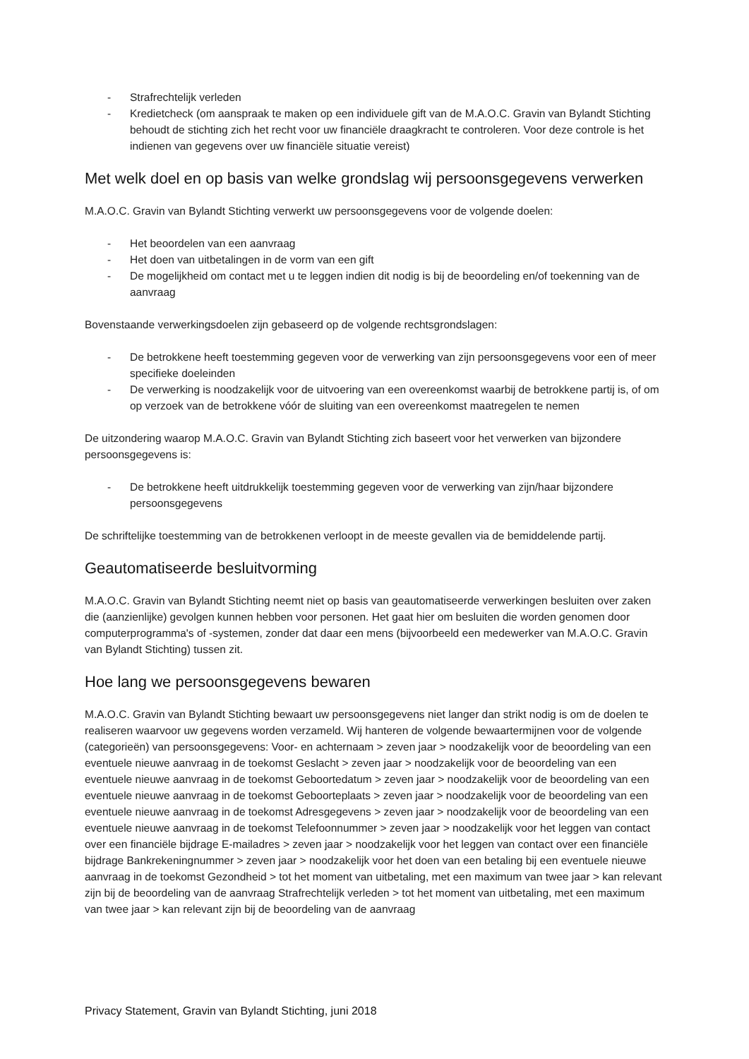- Strafrechtelijk verleden
- Kredietcheck (om aanspraak te maken op een individuele gift van de M.A.O.C. Gravin van Bylandt Stichting behoudt de stichting zich het recht voor uw financiële draagkracht te controleren. Voor deze controle is het indienen van gegevens over uw financiële situatie vereist)
Met welk doel en op basis van welke grondslag wij persoonsgegevens verwerken
M.A.O.C. Gravin van Bylandt Stichting verwerkt uw persoonsgegevens voor de volgende doelen:
- Het beoordelen van een aanvraag
- Het doen van uitbetalingen in de vorm van een gift
- De mogelijkheid om contact met u te leggen indien dit nodig is bij de beoordeling en/of toekenning van de aanvraag
Bovenstaande verwerkingsdoelen zijn gebaseerd op de volgende rechtsgrondslagen:
- De betrokkene heeft toestemming gegeven voor de verwerking van zijn persoonsgegevens voor een of meer specifieke doeleinden
- De verwerking is noodzakelijk voor de uitvoering van een overeenkomst waarbij de betrokkene partij is, of om op verzoek van de betrokkene vóór de sluiting van een overeenkomst maatregelen te nemen
De uitzondering waarop M.A.O.C. Gravin van Bylandt Stichting zich baseert voor het verwerken van bijzondere persoonsgegevens is:
- De betrokkene heeft uitdrukkelijk toestemming gegeven voor de verwerking van zijn/haar bijzondere persoonsgegevens
De schriftelijke toestemming van de betrokkenen verloopt in de meeste gevallen via de bemiddelende partij.
Geautomatiseerde besluitvorming
M.A.O.C. Gravin van Bylandt Stichting neemt niet op basis van geautomatiseerde verwerkingen besluiten over zaken die (aanzienlijke) gevolgen kunnen hebben voor personen. Het gaat hier om besluiten die worden genomen door computerprogramma's of -systemen, zonder dat daar een mens (bijvoorbeeld een medewerker van M.A.O.C. Gravin van Bylandt Stichting) tussen zit.
Hoe lang we persoonsgegevens bewaren
M.A.O.C. Gravin van Bylandt Stichting bewaart uw persoonsgegevens niet langer dan strikt nodig is om de doelen te realiseren waarvoor uw gegevens worden verzameld. Wij hanteren de volgende bewaartermijnen voor de volgende (categorieën) van persoonsgegevens: Voor- en achternaam > zeven jaar > noodzakelijk voor de beoordeling van een eventuele nieuwe aanvraag in de toekomst Geslacht > zeven jaar > noodzakelijk voor de beoordeling van een eventuele nieuwe aanvraag in de toekomst Geboortedatum > zeven jaar > noodzakelijk voor de beoordeling van een eventuele nieuwe aanvraag in de toekomst Geboorteplaats > zeven jaar > noodzakelijk voor de beoordeling van een eventuele nieuwe aanvraag in de toekomst Adresgegevens > zeven jaar > noodzakelijk voor de beoordeling van een eventuele nieuwe aanvraag in de toekomst Telefoonnummer > zeven jaar > noodzakelijk voor het leggen van contact over een financiële bijdrage E-mailadres > zeven jaar > noodzakelijk voor het leggen van contact over een financiële bijdrage Bankrekeningnummer > zeven jaar > noodzakelijk voor het doen van een betaling bij een eventuele nieuwe aanvraag in de toekomst Gezondheid > tot het moment van uitbetaling, met een maximum van twee jaar > kan relevant zijn bij de beoordeling van de aanvraag Strafrechtelijk verleden > tot het moment van uitbetaling, met een maximum van twee jaar > kan relevant zijn bij de beoordeling van de aanvraag
Privacy Statement, Gravin van Bylandt Stichting, juni 2018